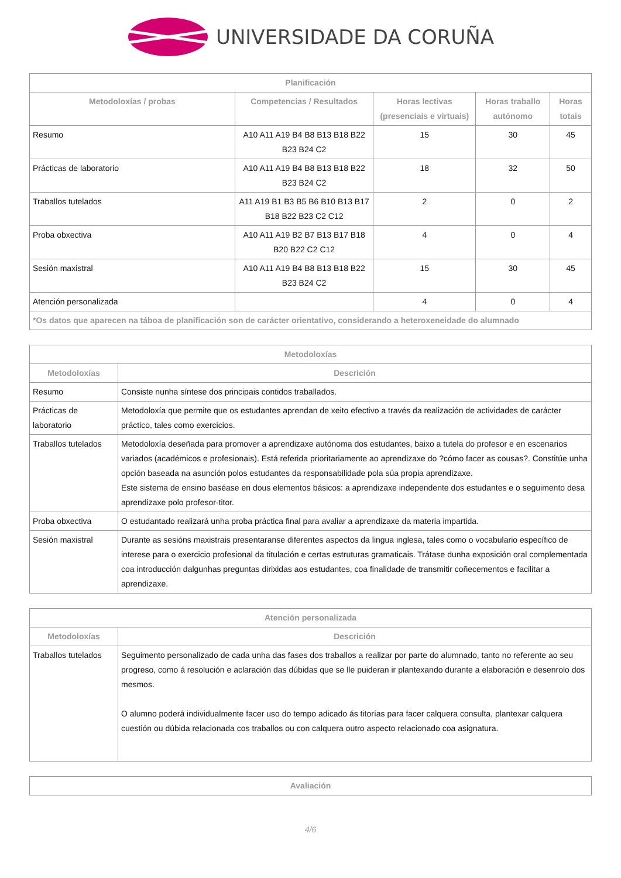UNIVERSIDADE DA CORUÑA
| Planificación | | | | |
| --- | --- | --- | --- | --- |
| Metodoloxías / probas | Competencias / Resultados | Horas lectivas (presenciais e virtuais) | Horas traballo autónomo | Horas totais |
| Resumo | A10 A11 A19 B4 B8 B13 B18 B22 B23 B24 C2 | 15 | 30 | 45 |
| Prácticas de laboratorio | A10 A11 A19 B4 B8 B13 B18 B22 B23 B24 C2 | 18 | 32 | 50 |
| Traballos tutelados | A11 A19 B1 B3 B5 B6 B10 B13 B17 B18 B22 B23 C2 C12 | 2 | 0 | 2 |
| Proba obxectiva | A10 A11 A19 B2 B7 B13 B17 B18 B20 B22 C2 C12 | 4 | 0 | 4 |
| Sesión maxistral | A10 A11 A19 B4 B8 B13 B18 B22 B23 B24 C2 | 15 | 30 | 45 |
| Atención personalizada | | 4 | 0 | 4 |
| *Os datos que aparecen na táboa de planificación son de carácter orientativo, considerando a heteroxeneidade do alumnado | | | | |
| Metodoloxías | |
| --- | --- |
| Metodoloxías | Descrición |
| Resumo | Consiste nunha síntese dos principais contidos traballados. |
| Prácticas de laboratorio | Metodoloxía que permite que os estudantes aprendan de xeito efectivo a través da realización de actividades de carácter práctico, tales como exercicios. |
| Traballos tutelados | Metodoloxía deseñada para promover a aprendizaxe autónoma dos estudantes, baixo a tutela do profesor e en escenarios variados (académicos e profesionais). Está referida prioritariamente ao aprendizaxe do ?cómo facer as cousas?. Constitúe unha opción baseada na asunción polos estudantes da responsabilidade pola súa propia aprendizaxe. Este sistema de ensino baséase en dous elementos básicos: a aprendizaxe independente dos estudantes e o seguimento desa aprendizaxe polo profesor-titor. |
| Proba obxectiva | O estudantado realizará unha proba práctica final para avaliar a aprendizaxe da materia impartida. |
| Sesión maxistral | Durante as sesións maxistrais presentaranse diferentes aspectos da lingua inglesa, tales como o vocabulario específico de interese para o exercicio profesional da titulación e certas estruturas gramaticais. Trátase dunha exposición oral complementada coa introducción dalgunhas preguntas dirixidas aos estudantes, coa finalidade de transmitir coñecementos e facilitar a aprendizaxe. |
| Atención personalizada | |
| --- | --- |
| Metodoloxías | Descrición |
| Traballos tutelados | Seguimento personalizado de cada unha das fases dos traballos a realizar por parte do alumnado, tanto no referente ao seu progreso, como á resolución e aclaración das dúbidas que se lle puideran ir plantexando durante a elaboración e desenrolo dos mesmos. O alumno poderá individualmente facer uso do tempo adicado ás titorías para facer calquera consulta, plantexar calquera cuestión ou dúbida relacionada cos traballos ou con calquera outro aspecto relacionado coa asignatura. |
| Avaliación |
| --- |
4/6